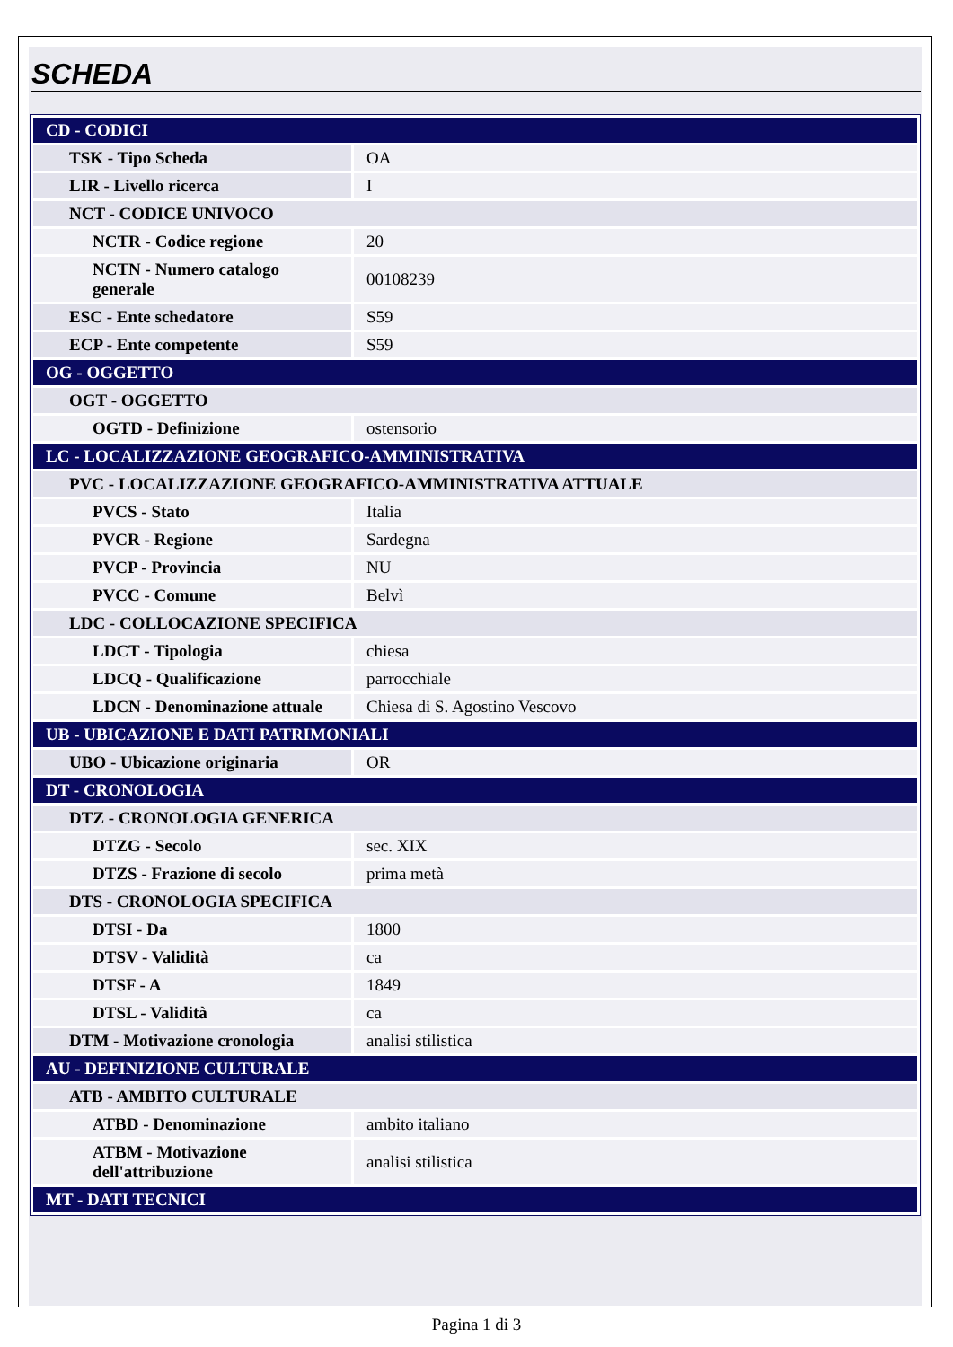SCHEDA
| CD - CODICI | |
| TSK - Tipo Scheda | OA |
| LIR - Livello ricerca | I |
| NCT - CODICE UNIVOCO | |
| NCTR - Codice regione | 20 |
| NCTN - Numero catalogo generale | 00108239 |
| ESC - Ente schedatore | S59 |
| ECP - Ente competente | S59 |
| OG - OGGETTO | |
| OGT - OGGETTO | |
| OGTD - Definizione | ostensorio |
| LC - LOCALIZZAZIONE GEOGRAFICO-AMMINISTRATIVA | |
| PVC - LOCALIZZAZIONE GEOGRAFICO-AMMINISTRATIVA ATTUALE | |
| PVCS - Stato | Italia |
| PVCR - Regione | Sardegna |
| PVCP - Provincia | NU |
| PVCC - Comune | Belvì |
| LDC - COLLOCAZIONE SPECIFICA | |
| LDCT - Tipologia | chiesa |
| LDCQ - Qualificazione | parrocchiale |
| LDCN - Denominazione attuale | Chiesa di S. Agostino Vescovo |
| UB - UBICAZIONE E DATI PATRIMONIALI | |
| UBO - Ubicazione originaria | OR |
| DT - CRONOLOGIA | |
| DTZ - CRONOLOGIA GENERICA | |
| DTZG - Secolo | sec. XIX |
| DTZS - Frazione di secolo | prima metà |
| DTS - CRONOLOGIA SPECIFICA | |
| DTSI - Da | 1800 |
| DTSV - Validità | ca |
| DTSF - A | 1849 |
| DTSL - Validità | ca |
| DTM - Motivazione cronologia | analisi stilistica |
| AU - DEFINIZIONE CULTURALE | |
| ATB - AMBITO CULTURALE | |
| ATBD - Denominazione | ambito italiano |
| ATBM - Motivazione dell'attribuzione | analisi stilistica |
| MT - DATI TECNICI | |
Pagina 1 di 3